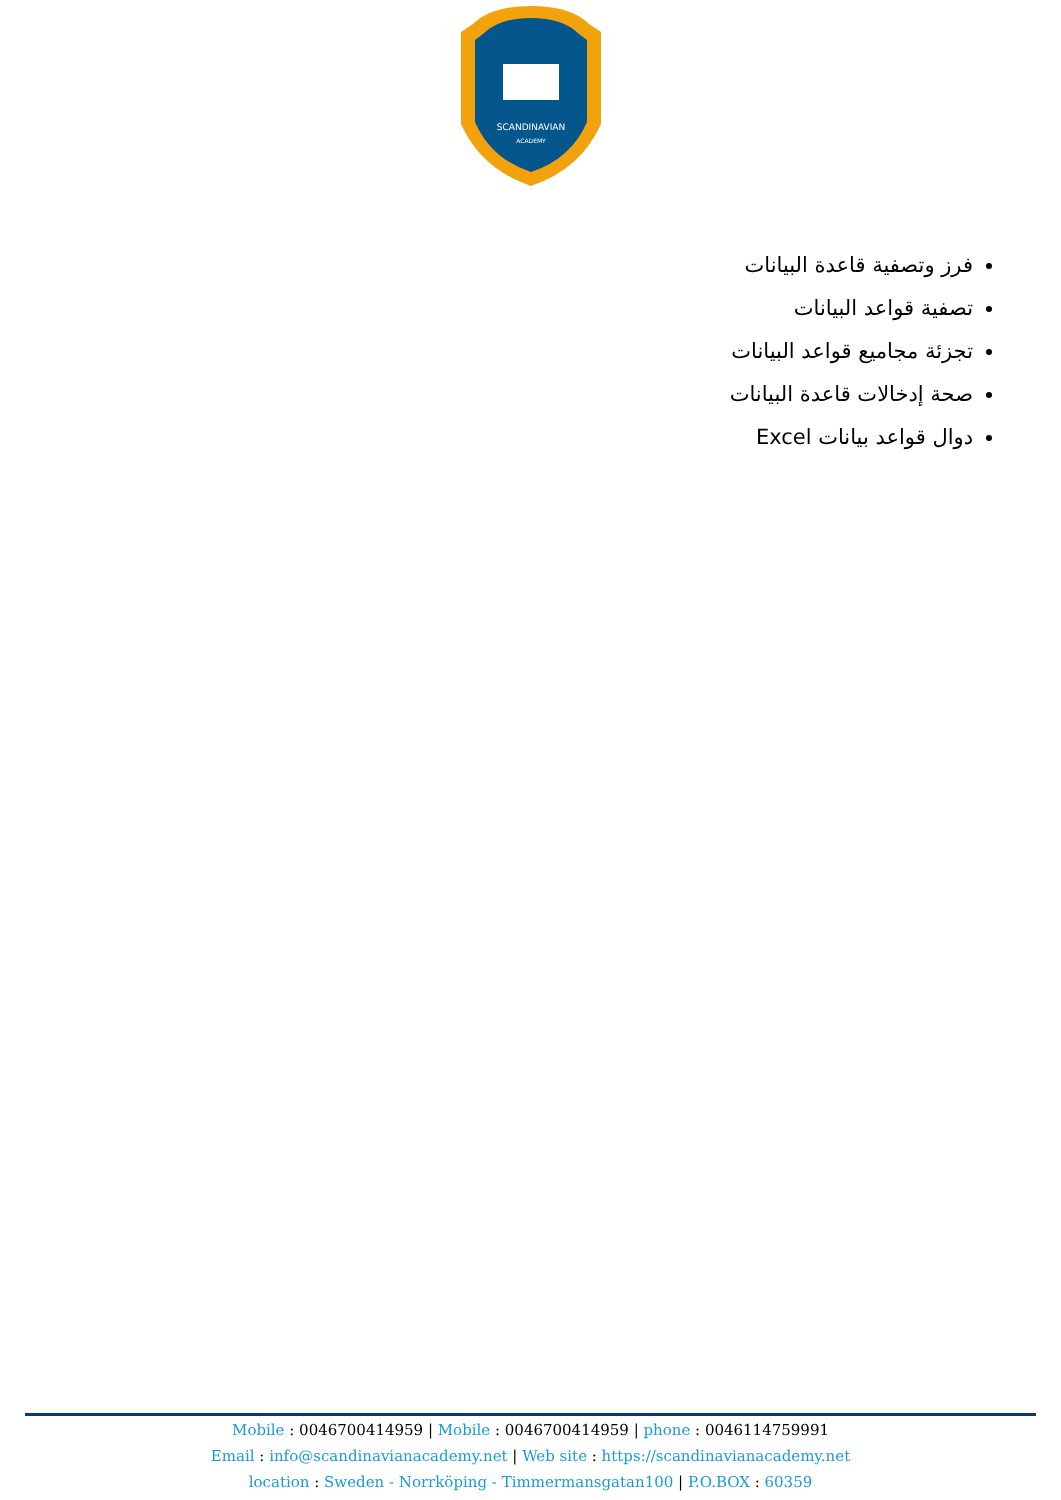SCANDINAVIAN
ACADEMY
فرز وتصفية قاعدة البيانات
تصفية قواعد البيانات
تجزئة مجاميع قواعد البيانات
صحة إدخالات قاعدة البيانات
دوال قواعد بيانات Excel
Mobile : 0046700414959 | Mobile : 0046700414959 | phone : 0046114759991
Email : info@scandinavianacademy.net | Web site : https://scandinavianacademy.net
location : Sweden - Norrköping - Timmermansgatan100 | P.O.BOX : 60359